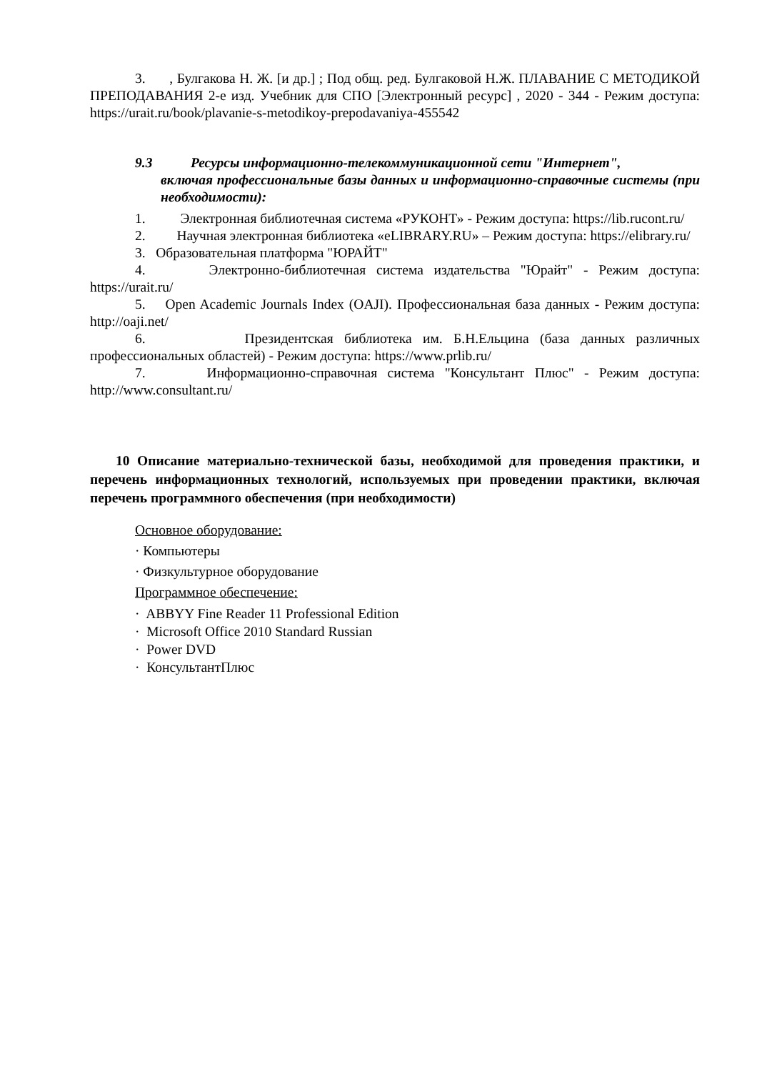3. , Булгакова Н. Ж. [и др.] ; Под общ. ред. Булгаковой Н.Ж. ПЛАВАНИЕ С МЕТОДИКОЙ ПРЕПОДАВАНИЯ 2-е изд. Учебник для СПО [Электронный ресурс] , 2020 - 344 - Режим доступа: https://urait.ru/book/plavanie-s-metodikoy-prepodavaniya-455542
9.3 Ресурсы информационно-телекоммуникационной сети "Интернет",
включая профессиональные базы данных и информационно-справочные системы (при необходимости):
1. Электронная библиотечная система «РУКОНТ» - Режим доступа: https://lib.rucont.ru/
2. Научная электронная библиотека «eLIBRARY.RU» – Режим доступа: https://elibrary.ru/
3. Образовательная платформа "ЮРАЙТ"
4. Электронно-библиотечная система издательства "Юрайт" - Режим доступа: https://urait.ru/
5. Open Academic Journals Index (OAJI). Профессиональная база данных - Режим доступа: http://oaji.net/
6. Президентская библиотека им. Б.Н.Ельцина (база данных различных профессиональных областей) - Режим доступа: https://www.prlib.ru/
7. Информационно-справочная система "Консультант Плюс" - Режим доступа: http://www.consultant.ru/
10 Описание материально-технической базы, необходимой для проведения практики, и перечень информационных технологий, используемых при проведении практики, включая перечень программного обеспечения (при необходимости)
Основное оборудование:
· Компьютеры
· Физкультурное оборудование
Программное обеспечение:
· ABBYY Fine Reader 11 Professional Edition
· Microsoft Office 2010 Standard Russian
· Power DVD
· КонсультантПлюс